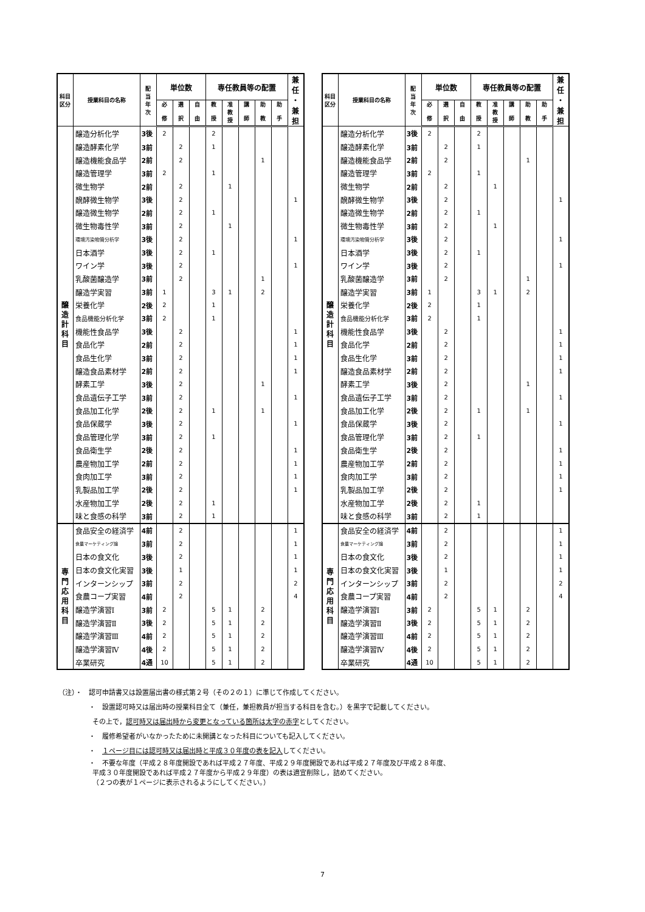| 科目 区分 | 授業科目の名称 | 配 当 年 次 | 単位数 | | | 専任教員等の配置 | | | | | 兼 任 ・ 兼 担 |
| --- | --- | --- | --- | --- | --- | --- | --- | --- | --- | --- | --- |
| | | | 必 修 | 選 択 | 自 由 | 教 授 | 准 教 授 | 講 師 | 助 教 | 助 手 | |
| 醸 造 計 科 目 | 醸造分析化学 | 3後 | 2 | | | 2 | | | | | |
| | 醸造酵素化学 | 3前 | | 2 | | 1 | | | | | |
| | 醸造機能食品学 | 2前 | | 2 | | | | | 1 | | |
| | 醸造管理学 | 3前 | 2 | | | 1 | | | | | |
| | 微生物学 | 2前 | | 2 | | | 1 | | | | |
| | 醗酵微生物学 | 3後 | | 2 | | | | | | | 1 |
| | 醸造微生物学 | 2前 | | 2 | | 1 | | | | | |
| | 微生物毒性学 | 3前 | | 2 | | | 1 | | | | |
| | 環境汚染物質分析学 | 3後 | | 2 | | | | | | | 1 |
| | 日本酒学 | 3後 | | 2 | | 1 | | | | | |
| | ワイン学 | 3後 | | 2 | | | | | | | 1 |
| | 乳酸菌醸造学 | 3前 | | 2 | | | | | 1 | | |
| | 醸造学実習 | 3前 | 1 | | | 3 | 1 | | 2 | | |
| | 栄養化学 | 2後 | 2 | | | 1 | | | | | |
| | 食品機能分析化学 | 3前 | 2 | | | 1 | | | | | |
| | 機能性食品学 | 3後 | | 2 | | | | | | | 1 |
| | 食品化学 | 2前 | | 2 | | | | | | | 1 |
| | 食品生化学 | 3前 | | 2 | | | | | | | 1 |
| | 醸造食品素材学 | 2前 | | 2 | | | | | | | 1 |
| | 酵素工学 | 3後 | | 2 | | | | | 1 | | |
| | 食品遺伝子工学 | 3前 | | 2 | | | | | | | 1 |
| | 食品加工化学 | 2後 | | 2 | | 1 | | | 1 | | |
| | 食品保蔵学 | 3後 | | 2 | | | | | | | 1 |
| | 食品管理化学 | 3前 | | 2 | | 1 | | | | | |
| | 食品衛生学 | 2後 | | 2 | | | | | | | 1 |
| | 農産物加工学 | 2前 | | 2 | | | | | | | 1 |
| | 食肉加工学 | 3前 | | 2 | | | | | | | 1 |
| | 乳製品加工学 | 2後 | | 2 | | | | | | | 1 |
| | 水産物加工学 | 2後 | | 2 | | 1 | | | | | |
| | 味と食感の科学 | 3前 | | 2 | | 1 | | | | | |
| 専 門 応 用 科 目 | 食品安全の経済学 | 4前 | | 2 | | | | | | | 1 |
| | 食農マーケティング論 | 3前 | | 2 | | | | | | | 1 |
| | 日本の食文化 | 3後 | | 2 | | | | | | | 1 |
| | 日本の食文化実習 | 3後 | | 1 | | | | | | | 1 |
| | インターンシップ | 3前 | | 2 | | | | | | | 2 |
| | 食農コープ実習 | 4前 | | 2 | | | | | | | 4 |
| | 醸造学演習Ⅰ | 3前 | 2 | | | 5 | 1 | | 2 | | |
| | 醸造学演習Ⅱ | 3後 | 2 | | | 5 | 1 | | 2 | | |
| | 醸造学演習Ⅲ | 4前 | 2 | | | 5 | 1 | | 2 | | |
| | 醸造学演習Ⅳ | 4後 | 2 | | | 5 | 1 | | 2 | | |
| | 卒業研究 | 4通 | 10 | | | 5 | 1 | | 2 | | |
| 科目 区分 | 授業科目の名称 | 配 当 年 次 | 単位数 | | | 専任教員等の配置 | | | | | 兼 任 ・ 兼 担 |
| --- | --- | --- | --- | --- | --- | --- | --- | --- | --- | --- | --- |
| | | | 必 修 | 選 択 | 自 由 | 教 授 | 准 教 授 | 講 師 | 助 教 | 助 手 | |
| 醸 造 計 科 目 | 醸造分析化学 | 3後 | 2 | | | 2 | | | | | |
| | 醸造酵素化学 | 3前 | | 2 | | 1 | | | | | |
| | 醸造機能食品学 | 2前 | | 2 | | | | | 1 | | |
| | 醸造管理学 | 3前 | 2 | | | 1 | | | | | |
| | 微生物学 | 2前 | | 2 | | | 1 | | | | |
| | 醗酵微生物学 | 3後 | | 2 | | | | | | | 1 |
| | 醸造微生物学 | 2前 | | 2 | | 1 | | | | | |
| | 微生物毒性学 | 3前 | | 2 | | | 1 | | | | |
| | 環境汚染物質分析学 | 3後 | | 2 | | | | | | | 1 |
| | 日本酒学 | 3後 | | 2 | | 1 | | | | | |
| | ワイン学 | 3後 | | 2 | | | | | | | 1 |
| | 乳酸菌醸造学 | 3前 | | 2 | | | | | 1 | | |
| | 醸造学実習 | 3前 | 1 | | | 3 | 1 | | 2 | | |
| | 栄養化学 | 2後 | 2 | | | 1 | | | | | |
| | 食品機能分析化学 | 3前 | 2 | | | 1 | | | | | |
| | 機能性食品学 | 3後 | | 2 | | | | | | | 1 |
| | 食品化学 | 2前 | | 2 | | | | | | | 1 |
| | 食品生化学 | 3前 | | 2 | | | | | | | 1 |
| | 醸造食品素材学 | 2前 | | 2 | | | | | | | 1 |
| | 酵素工学 | 3後 | | 2 | | | | | 1 | | |
| | 食品遺伝子工学 | 3前 | | 2 | | | | | | | 1 |
| | 食品加工化学 | 2後 | | 2 | | 1 | | | 1 | | |
| | 食品保蔵学 | 3後 | | 2 | | | | | | | 1 |
| | 食品管理化学 | 3前 | | 2 | | 1 | | | | | |
| | 食品衛生学 | 2後 | | 2 | | | | | | | 1 |
| | 農産物加工学 | 2前 | | 2 | | | | | | | 1 |
| | 食肉加工学 | 3前 | | 2 | | | | | | | 1 |
| | 乳製品加工学 | 2後 | | 2 | | | | | | | 1 |
| | 水産物加工学 | 2後 | | 2 | | 1 | | | | | |
| | 味と食感の科学 | 3前 | | 2 | | 1 | | | | | |
| 専 門 応 用 科 目 | 食品安全の経済学 | 4前 | | 2 | | | | | | | 1 |
| | 食農マーケティング論 | 3前 | | 2 | | | | | | | 1 |
| | 日本の食文化 | 3後 | | 2 | | | | | | | 1 |
| | 日本の食文化実習 | 3後 | | 1 | | | | | | | 1 |
| | インターンシップ | 3前 | | 2 | | | | | | | 2 |
| | 食農コープ実習 | 4前 | | 2 | | | | | | | 4 |
| | 醸造学演習Ⅰ | 3前 | 2 | | | 5 | 1 | | 2 | | |
| | 醸造学演習Ⅱ | 3後 | 2 | | | 5 | 1 | | 2 | | |
| | 醸造学演習Ⅲ | 4前 | 2 | | | 5 | 1 | | 2 | | |
| | 醸造学演習Ⅳ | 4後 | 2 | | | 5 | 1 | | 2 | | |
| | 卒業研究 | 4通 | 10 | | | 5 | 1 | | 2 | | |
（注）・　認可申請書又は設置届出書の様式第２号（その２の１）に準じて作成してください。
・　設置認可時又は届出時の授業科目全て（兼任，兼担教員が担当する科目を含む。）を黒字で記載してください。
その上で，認可時又は届出時から変更となっている箇所は太字の赤字としてください。
・　履修希望者がいなかったために未開講となった科目についても記入してください。
・　１ページ目には認可時又は届出時と平成３０年度の表を記入してください。
・　不要な年度（平成２８年度開設であれば平成２７年度、平成２９年度開設であれば平成２７年度及び平成２８年度、
平成３０年度開設であれば平成２７年度から平成２９年度）の表は適宜削除し，詰めてください。
（２つの表が１ページに表示されるようにしてください。）
7